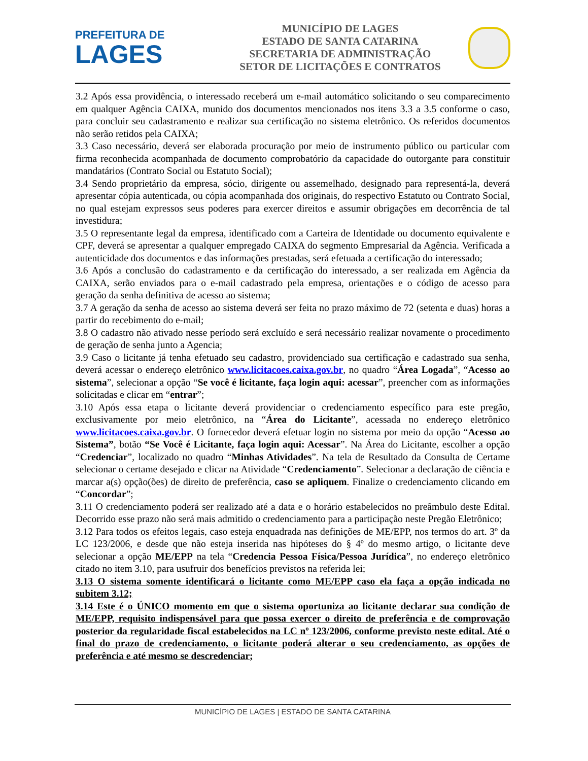PREFEITURA DE
LAGES
MUNICÍPIO DE LAGES
ESTADO DE SANTA CATARINA
SECRETARIA DE ADMINISTRAÇÃO
SETOR DE LICITAÇÕES E CONTRATOS
3.2 Após essa providência, o interessado receberá um e-mail automático solicitando o seu comparecimento em qualquer Agência CAIXA, munido dos documentos mencionados nos itens 3.3 a 3.5 conforme o caso, para concluir seu cadastramento e realizar sua certificação no sistema eletrônico. Os referidos documentos não serão retidos pela CAIXA;
3.3 Caso necessário, deverá ser elaborada procuração por meio de instrumento público ou particular com firma reconhecida acompanhada de documento comprobatório da capacidade do outorgante para constituir mandatários (Contrato Social ou Estatuto Social);
3.4 Sendo proprietário da empresa, sócio, dirigente ou assemelhado, designado para representá-la, deverá apresentar cópia autenticada, ou cópia acompanhada dos originais, do respectivo Estatuto ou Contrato Social, no qual estejam expressos seus poderes para exercer direitos e assumir obrigações em decorrência de tal investidura;
3.5 O representante legal da empresa, identificado com a Carteira de Identidade ou documento equivalente e CPF, deverá se apresentar a qualquer empregado CAIXA do segmento Empresarial da Agência. Verificada a autenticidade dos documentos e das informações prestadas, será efetuada a certificação do interessado;
3.6 Após a conclusão do cadastramento e da certificação do interessado, a ser realizada em Agência da CAIXA, serão enviados para o e-mail cadastrado pela empresa, orientações e o código de acesso para geração da senha definitiva de acesso ao sistema;
3.7 A geração da senha de acesso ao sistema deverá ser feita no prazo máximo de 72 (setenta e duas) horas a partir do recebimento do e-mail;
3.8 O cadastro não ativado nesse período será excluído e será necessário realizar novamente o procedimento de geração de senha junto a Agencia;
3.9 Caso o licitante já tenha efetuado seu cadastro, providenciado sua certificação e cadastrado sua senha, deverá acessar o endereço eletrônico www.licitacoes.caixa.gov.br, no quadro “Área Logada”, “Acesso ao sistema”, selecionar a opção “Se você é licitante, faça login aqui: acessar”, preencher com as informações solicitadas e clicar em “entrar”;
3.10 Após essa etapa o licitante deverá providenciar o credenciamento específico para este pregão, exclusivamente por meio eletrônico, na “Área do Licitante”, acessada no endereço eletrônico www.licitacoes.caixa.gov.br. O fornecedor deverá efetuar login no sistema por meio da opção “Acesso ao Sistema”, botão “Se Você é Licitante, faça login aqui: Acessar”. Na Área do Licitante, escolher a opção “Credenciar”, localizado no quadro “Minhas Atividades”. Na tela de Resultado da Consulta de Certame selecionar o certame desejado e clicar na Atividade “Credenciamento”. Selecionar a declaração de ciência e marcar a(s) opção(ões) de direito de preferência, caso se apliquem. Finalize o credenciamento clicando em “Concordar”;
3.11 O credenciamento poderá ser realizado até a data e o horário estabelecidos no preâmbulo deste Edital. Decorrido esse prazo não será mais admitido o credenciamento para a participação neste Pregão Eletrônico;
3.12 Para todos os efeitos legais, caso esteja enquadrada nas definições de ME/EPP, nos termos do art. 3º da LC 123/2006, e desde que não esteja inserida nas hipóteses do § 4º do mesmo artigo, o licitante deve selecionar a opção ME/EPP na tela “Credencia Pessoa Física/Pessoa Jurídica”, no endereço eletrônico citado no item 3.10, para usufruir dos benefícios previstos na referida lei;
3.13 O sistema somente identificará o licitante como ME/EPP caso ela faça a opção indicada no subitem 3.12;
3.14 Este é o ÚNICO momento em que o sistema oportuniza ao licitante declarar sua condição de ME/EPP, requisito indispensável para que possa exercer o direito de preferência e de comprovação posterior da regularidade fiscal estabelecidos na LC nº 123/2006, conforme previsto neste edital. Até o final do prazo de credenciamento, o licitante poderá alterar o seu credenciamento, as opções de preferência e até mesmo se descredenciar;
MUNICÍPIO DE LAGES | ESTADO DE SANTA CATARINA